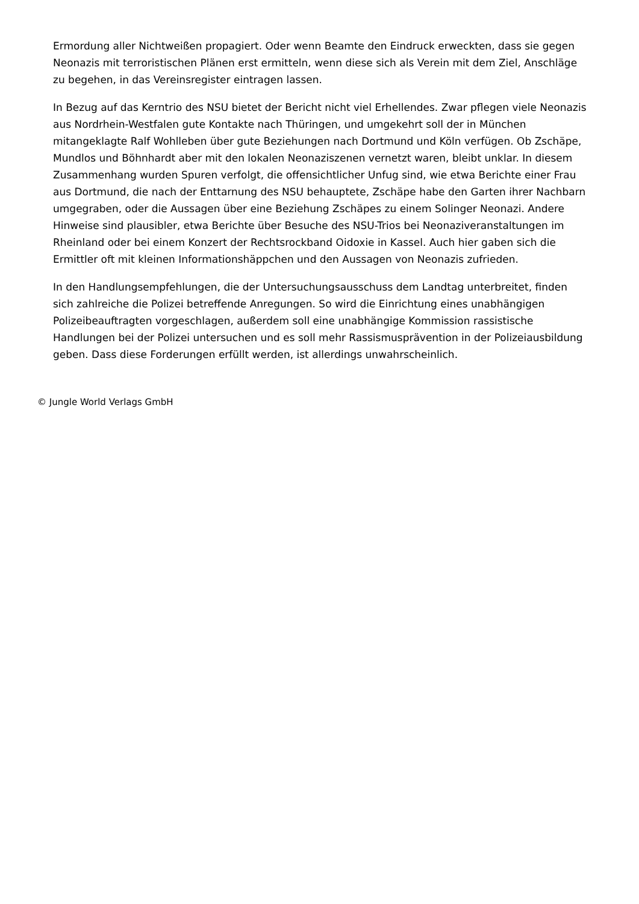Ermordung aller Nichtweißen propagiert. Oder wenn Beamte den Eindruck erweckten, dass sie gegen Neonazis mit terroristischen Plänen erst ermitteln, wenn diese sich als Verein mit dem Ziel, Anschläge zu begehen, in das Vereinsregister eintragen lassen.
In Bezug auf das Kerntrio des NSU bietet der Bericht nicht viel Erhellendes. Zwar pflegen viele Neonazis aus Nordrhein-Westfalen gute Kontakte nach Thüringen, und umgekehrt soll der in München mitangeklagte Ralf Wohlleben über gute Beziehungen nach Dortmund und Köln verfügen. Ob Zschäpe, Mundlos und Böhnhardt aber mit den lokalen Neonaziszenen vernetzt waren, bleibt unklar. In diesem Zusammenhang wurden Spuren verfolgt, die offensichtlicher Unfug sind, wie etwa Berichte einer Frau aus Dortmund, die nach der Enttarnung des NSU behauptete, Zschäpe habe den Garten ihrer Nachbarn umgegraben, oder die Aussagen über eine Beziehung Zschäpes zu einem Solinger Neonazi. Andere Hinweise sind plausibler, etwa Berichte über Besuche des NSU-Trios bei Neonaziveranstaltungen im Rheinland oder bei einem Konzert der Rechtsrockband Oidoxie in Kassel. Auch hier gaben sich die Ermittler oft mit kleinen Informationshäppchen und den Aussagen von Neonazis zufrieden.
In den Handlungsempfehlungen, die der Untersuchungsausschuss dem Landtag unterbreitet, finden sich zahlreiche die Polizei betreffende Anregungen. So wird die Einrichtung eines unabhängigen Polizeibeauftragten vorgeschlagen, außerdem soll eine unabhängige Kommission rassistische Handlungen bei der Polizei untersuchen und es soll mehr Rassismusprävention in der Polizeiausbildung geben. Dass diese Forderungen erfüllt werden, ist allerdings unwahrscheinlich.
© Jungle World Verlags GmbH